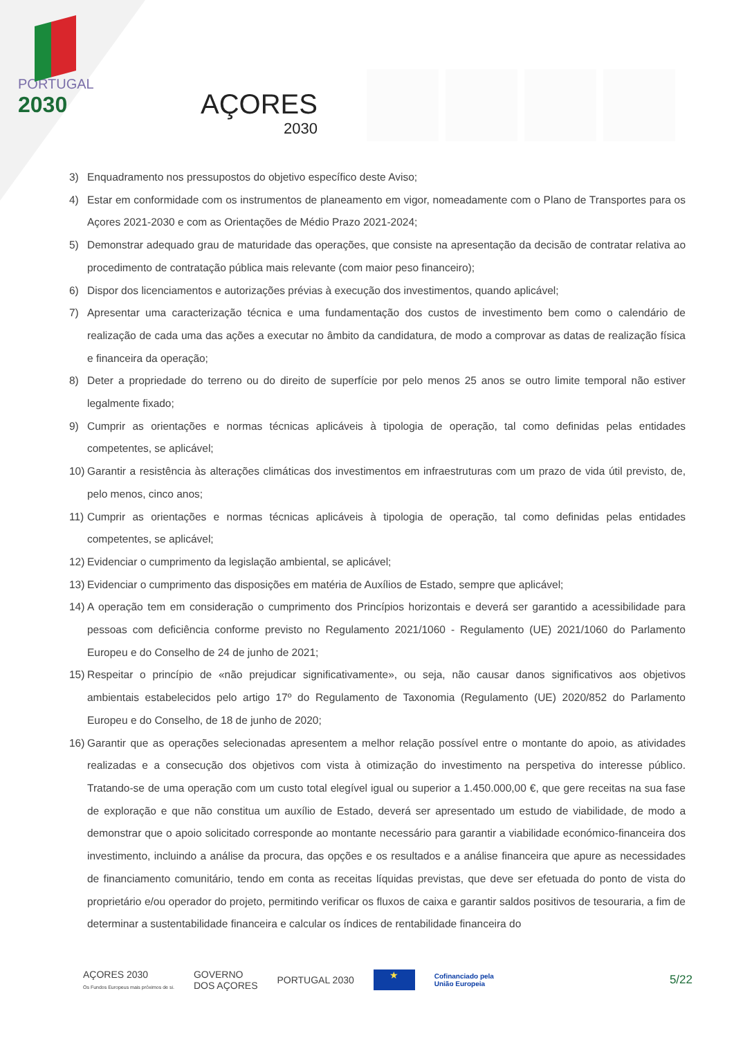PORTUGAL
2030
AÇORES
2030
3) Enquadramento nos pressupostos do objetivo específico deste Aviso;
4) Estar em conformidade com os instrumentos de planeamento em vigor, nomeadamente com o Plano de Transportes para os Açores 2021-2030 e com as Orientações de Médio Prazo 2021-2024;
5) Demonstrar adequado grau de maturidade das operações, que consiste na apresentação da decisão de contratar relativa ao procedimento de contratação pública mais relevante (com maior peso financeiro);
6) Dispor dos licenciamentos e autorizações prévias à execução dos investimentos, quando aplicável;
7) Apresentar uma caracterização técnica e uma fundamentação dos custos de investimento bem como o calendário de realização de cada uma das ações a executar no âmbito da candidatura, de modo a comprovar as datas de realização física e financeira da operação;
8) Deter a propriedade do terreno ou do direito de superfície por pelo menos 25 anos se outro limite temporal não estiver legalmente fixado;
9) Cumprir as orientações e normas técnicas aplicáveis à tipologia de operação, tal como definidas pelas entidades competentes, se aplicável;
10) Garantir a resistência às alterações climáticas dos investimentos em infraestruturas com um prazo de vida útil previsto, de, pelo menos, cinco anos;
11) Cumprir as orientações e normas técnicas aplicáveis à tipologia de operação, tal como definidas pelas entidades competentes, se aplicável;
12) Evidenciar o cumprimento da legislação ambiental, se aplicável;
13) Evidenciar o cumprimento das disposições em matéria de Auxílios de Estado, sempre que aplicável;
14) A operação tem em consideração o cumprimento dos Princípios horizontais e deverá ser garantido a acessibilidade para pessoas com deficiência conforme previsto no Regulamento 2021/1060 - Regulamento (UE) 2021/1060 do Parlamento Europeu e do Conselho de 24 de junho de 2021;
15) Respeitar o princípio de «não prejudicar significativamente», ou seja, não causar danos significativos aos objetivos ambientais estabelecidos pelo artigo 17º do Regulamento de Taxonomia (Regulamento (UE) 2020/852 do Parlamento Europeu e do Conselho, de 18 de junho de 2020;
16) Garantir que as operações selecionadas apresentem a melhor relação possível entre o montante do apoio, as atividades realizadas e a consecução dos objetivos com vista à otimização do investimento na perspetiva do interesse público. Tratando-se de uma operação com um custo total elegível igual ou superior a 1.450.000,00 €, que gere receitas na sua fase de exploração e que não constitua um auxílio de Estado, deverá ser apresentado um estudo de viabilidade, de modo a demonstrar que o apoio solicitado corresponde ao montante necessário para garantir a viabilidade económico-financeira dos investimento, incluindo a análise da procura, das opções e os resultados e a análise financeira que apure as necessidades de financiamento comunitário, tendo em conta as receitas líquidas previstas, que deve ser efetuada do ponto de vista do proprietário e/ou operador do projeto, permitindo verificar os fluxos de caixa e garantir saldos positivos de tesouraria, a fim de determinar a sustentabilidade financeira e calcular os índices de rentabilidade financeira do
AÇORES 2030
Os Fundos Europeus mais próximos de si.
GOVERNO
DOS AÇORES
PORTUGAL 2030
★
Cofinanciado pela
União Europeia
5/22